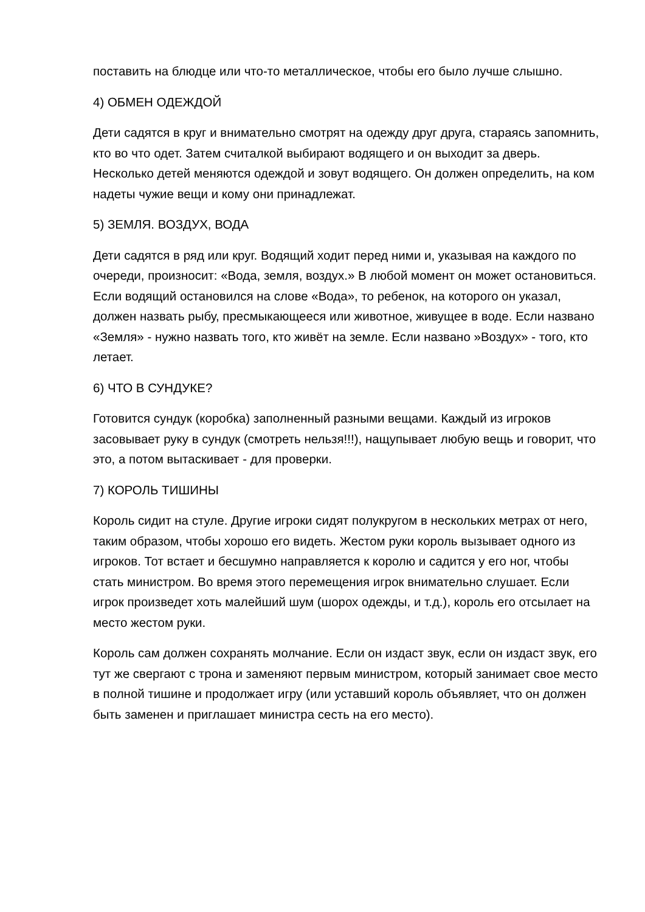поставить на блюдце или что-то металлическое, чтобы его было лучше слышно.
4) ОБМЕН ОДЕЖДОЙ
Дети садятся в круг и внимательно смотрят на одежду друг друга, стараясь запомнить, кто во что одет. Затем считалкой выбирают водящего и он выходит за дверь. Несколько детей меняются одеждой и зовут водящего. Он должен определить, на ком надеты чужие вещи и кому они принадлежат.
5) ЗЕМЛЯ. ВОЗДУХ, ВОДА
Дети садятся в ряд или круг. Водящий ходит перед ними и, указывая на каждого по очереди, произносит: «Вода, земля, воздух.» В любой момент он может остановиться. Если водящий остановился на слове «Вода», то ребенок, на которого он указал, должен назвать рыбу, пресмыкающееся или животное, живущее в воде. Если названо «Земля» - нужно назвать того, кто живёт на земле. Если названо »Воздух» - того, кто летает.
6) ЧТО В СУНДУКЕ?
Готовится сундук (коробка) заполненный разными вещами. Каждый из игроков засовывает руку в сундук (смотреть нельзя!!!), нащупывает любую вещь и говорит, что это, а потом вытаскивает - для проверки.
7) КОРОЛЬ ТИШИНЫ
Король сидит на стуле. Другие игроки сидят полукругом в нескольких метрах от него, таким образом, чтобы хорошо его видеть. Жестом руки король вызывает одного из игроков. Тот встает и бесшумно направляется к королю и садится у его ног, чтобы стать министром. Во время этого перемещения игрок внимательно слушает. Если игрок произведет хоть малейший шум (шорох одежды, и т.д.), король его отсылает на место жестом руки.
Король сам должен сохранять молчание. Если он издаст звук, если он издаст звук, его тут же свергают с трона и заменяют первым министром, который занимает свое место в полной тишине и продолжает игру (или уставший король объявляет, что он должен быть заменен и приглашает министра сесть на его место).